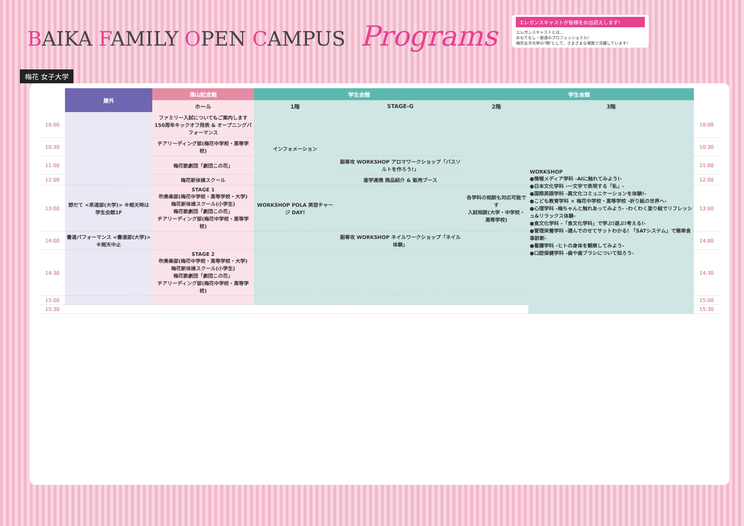BAIKA FAMILY OPEN CAMPUS
Programs
エレガンスキャストが皆様をお出迎えします!
エレガンスキャストとは…
おもてなし・接遇のプロフェッショナル!
梅花女子大学の"顔"として、さまざまな場面で活躍しています!
梅花 女子大学
| | 屋外 | 澤山記念館 | 学生会館 | | 学生会館 | | |
| --- | --- | --- | --- | --- | --- | --- | --- |
| | | ホール | 1階 | STAGE-G | 2階 | 3階 | |
| 10:00 | | ファミリー入試についてもご案内します 150周年キックオフ発表 & オープニングパフォーマンス | インフォメーション | | | WORKSHOP ●情報メディア学科 -AIに触れてみよう!- ●日本文化学科 -一文字で表現する「私」- ●国際英語学科 -異文化コミュニケーションを体験!- ●こども教育学科 × 梅花中学校・高等学校 -折り紙の世界へ- ●心理学科 -梅ちゃんと触れあってみよう- -わくわく塗り絵でリフレッシュ&リラックス体験- ●食文化学科 -「食文化学科」で学ぶ!遊ぶ!考える!- ●管理栄養学科 -選んでのせてサットわかる! 「SATシステム」で簡単食事診断- ●看護学科 -ヒトの身体を観察してみよう- ●口腔保健学科 -歯や歯ブラシについて知ろう- | 10:00 |
| 10:30 | | チアリーディング部(梅花中学校・高等学校) | | | | | 10:30 |
| 11:00 | | 梅花歌劇団「劇団この花」 | | 副専攻 WORKSHOP アロマワークショップ「バスソルトを作ろう!」 | | | 11:00 |
| 12:00 | | 梅花新体操スクール | | 産学連携 商品紹介 & 販売ブース | | | 12:00 |
| 13:00 | 野だて <茶道部(大学)> ※雨天時は学生会館1F | STAGE 1 吹奏楽部(梅花中学校・高等学校・大学) 梅花新体操スクール(小学生) 梅花歌劇団「劇団この花」 チアリーディング部(梅花中学校・高等学校) | WORKSHOP POLA 美容チャージ DAY! | | 各学科の相談も対応可能です 入試相談(大学・中学校・高等学校) | | 13:00 |
| 14:00 | 書道パフォーマンス <書道部(大学)> ※雨天中止 | | | 副専攻 WORKSHOP ネイルワークショップ「ネイル体験」 | | | 14:00 |
| 14:30 | | STAGE 2 吹奏楽部(梅花中学校・高等学校・大学) 梅花新体操スクール(小学生) 梅花歌劇団「劇団この花」 チアリーディング部(梅花中学校・高等学校) | | | | | 14:30 |
| 15:00 | | | | | | | 15:00 |
| 15:30 | | | | | | | 15:30 |